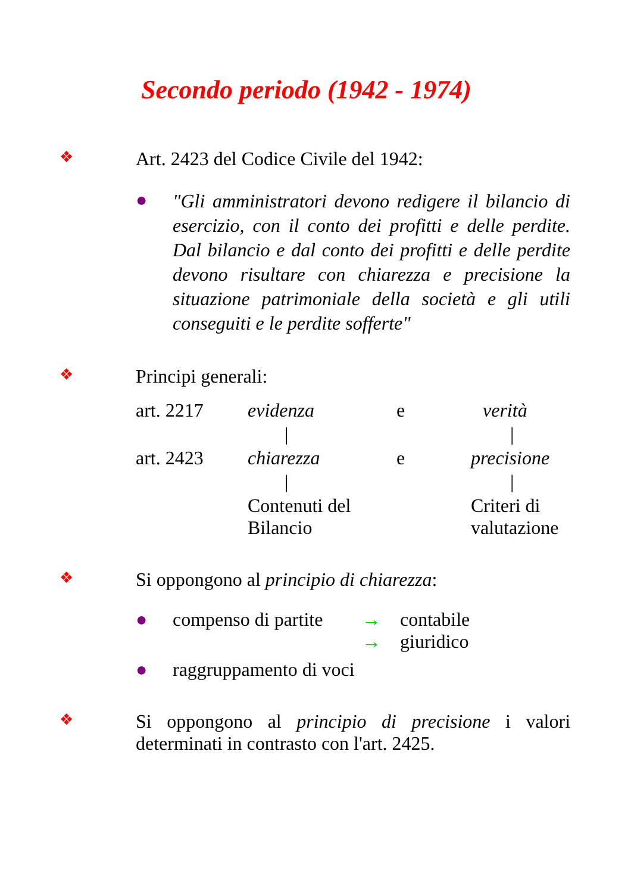Secondo periodo (1942 - 1974)
❖
Art. 2423 del Codice Civile del 1942:
●
"Gli amministratori devono redigere il bilancio di esercizio, con il conto dei profitti e delle perdite. Dal bilancio e dal conto dei profitti e delle perdite devono risultare con chiarezza e precisione la situazione patrimoniale della società e gli utili conseguiti e le perdite sofferte"
❖
Principi generali:
| art. 2217 | evidenza | e | verità |
| | / | | / |
| art. 2423 | chiarezza | e | precisione |
| | / | | / |
| | Contenuti del Bilancio | | Criteri di valutazione |
❖
Si oppongono al principio di chiarezza:
● compenso di partite
→ contabile
→ giuridico
● raggruppamento di voci
❖
Si oppongono al principio di precisione i valori determinati in contrasto con l'art. 2425.